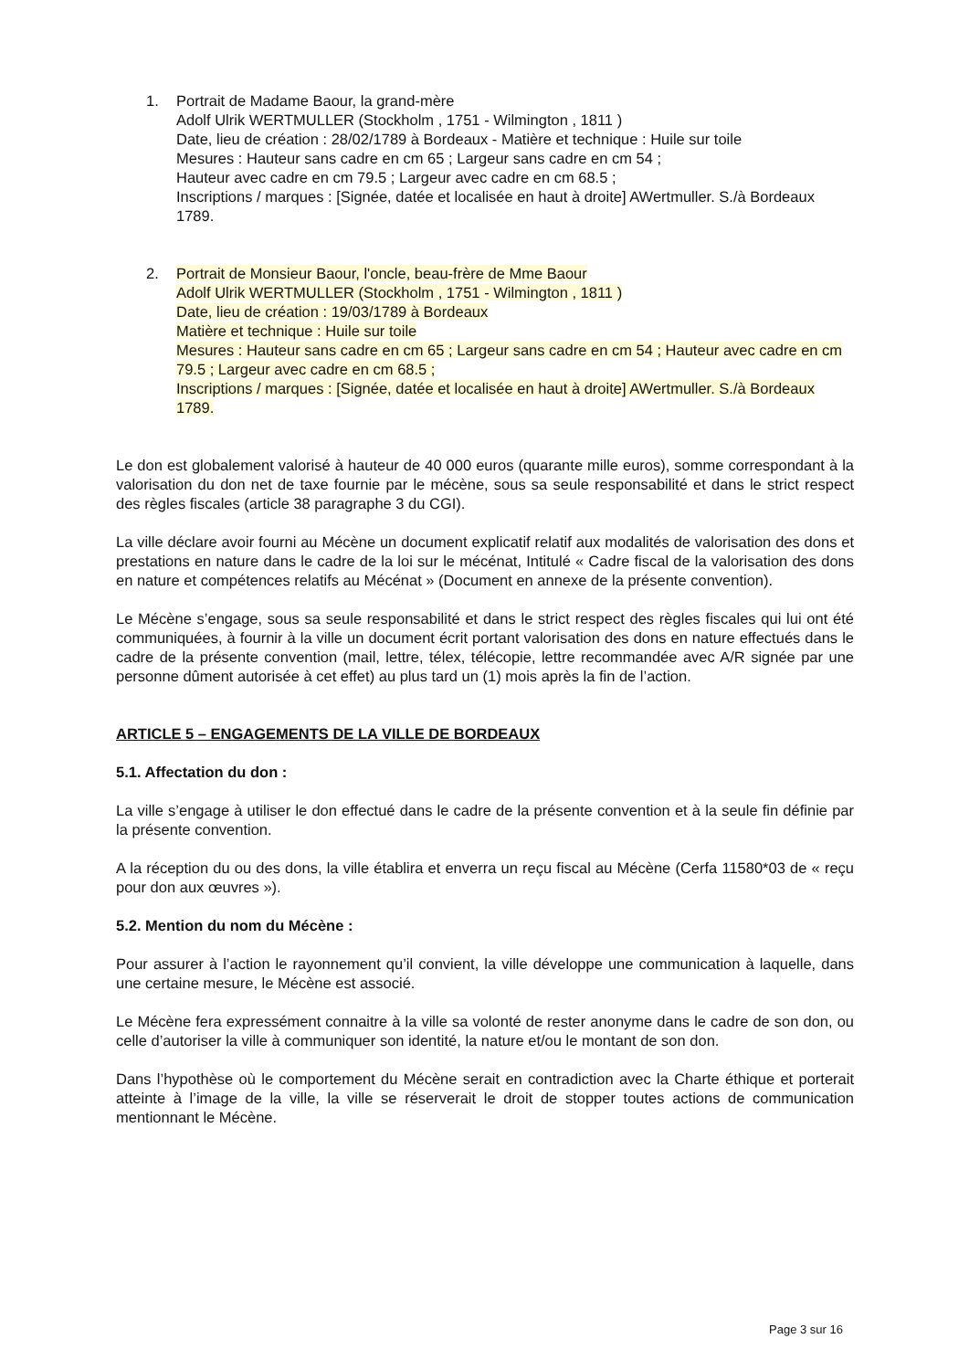1. Portrait de Madame Baour, la grand-mère
Adolf Ulrik WERTMULLER (Stockholm , 1751 - Wilmington , 1811 )
Date, lieu de création : 28/02/1789 à Bordeaux - Matière et technique : Huile sur toile
Mesures : Hauteur sans cadre en cm 65 ; Largeur sans cadre en cm 54 ;
Hauteur avec cadre en cm 79.5 ; Largeur avec cadre en cm 68.5 ;
Inscriptions / marques : [Signée, datée et localisée en haut à droite] AWertmuller. S./à Bordeaux 1789.
2. Portrait de Monsieur Baour, l'oncle, beau-frère de Mme Baour
Adolf Ulrik WERTMULLER (Stockholm , 1751 - Wilmington , 1811 )
Date, lieu de création : 19/03/1789 à Bordeaux
Matière et technique : Huile sur toile
Mesures : Hauteur sans cadre en cm 65 ; Largeur sans cadre en cm 54 ; Hauteur avec cadre en cm 79.5 ; Largeur avec cadre en cm 68.5 ;
Inscriptions / marques : [Signée, datée et localisée en haut à droite] AWertmuller. S./à Bordeaux 1789.
Le don est globalement valorisé à hauteur de 40 000 euros (quarante mille euros), somme correspondant à la valorisation du don net de taxe fournie par le mécène, sous sa seule responsabilité et dans le strict respect des règles fiscales (article 38 paragraphe 3 du CGI).
La ville déclare avoir fourni au Mécène un document explicatif relatif aux modalités de valorisation des dons et prestations en nature dans le cadre de la loi sur le mécénat, Intitulé « Cadre fiscal de la valorisation des dons en nature et compétences relatifs au Mécénat » (Document en annexe de la présente convention).
Le Mécène s’engage, sous sa seule responsabilité et dans le strict respect des règles fiscales qui lui ont été communiquées, à fournir à la ville un document écrit portant valorisation des dons en nature effectués dans le cadre de la présente convention (mail, lettre, télex, télécopie, lettre recommandée avec A/R signée par une personne dûment autorisée à cet effet) au plus tard un (1) mois après la fin de l’action.
ARTICLE 5 – ENGAGEMENTS DE LA VILLE DE BORDEAUX
5.1. Affectation du don :
La ville s’engage à utiliser le don effectué dans le cadre de la présente convention et à la seule fin définie par la présente convention.
A la réception du ou des dons, la ville établira et enverra un reçu fiscal au Mécène (Cerfa 11580*03 de « reçu pour don aux œuvres »).
5.2. Mention du nom du Mécène :
Pour assurer à l’action le rayonnement qu’il convient, la ville développe une communication à laquelle, dans une certaine mesure, le Mécène est associé.
Le Mécène fera expressément connaitre à la ville sa volonté de rester anonyme dans le cadre de son don, ou celle d’autoriser la ville à communiquer son identité, la nature et/ou le montant de son don.
Dans l’hypothèse où le comportement du Mécène serait en contradiction avec la Charte éthique et porterait atteinte à l’image de la ville, la ville se réserverait le droit de stopper toutes actions de communication mentionnant le Mécène.
Page 3 sur 16